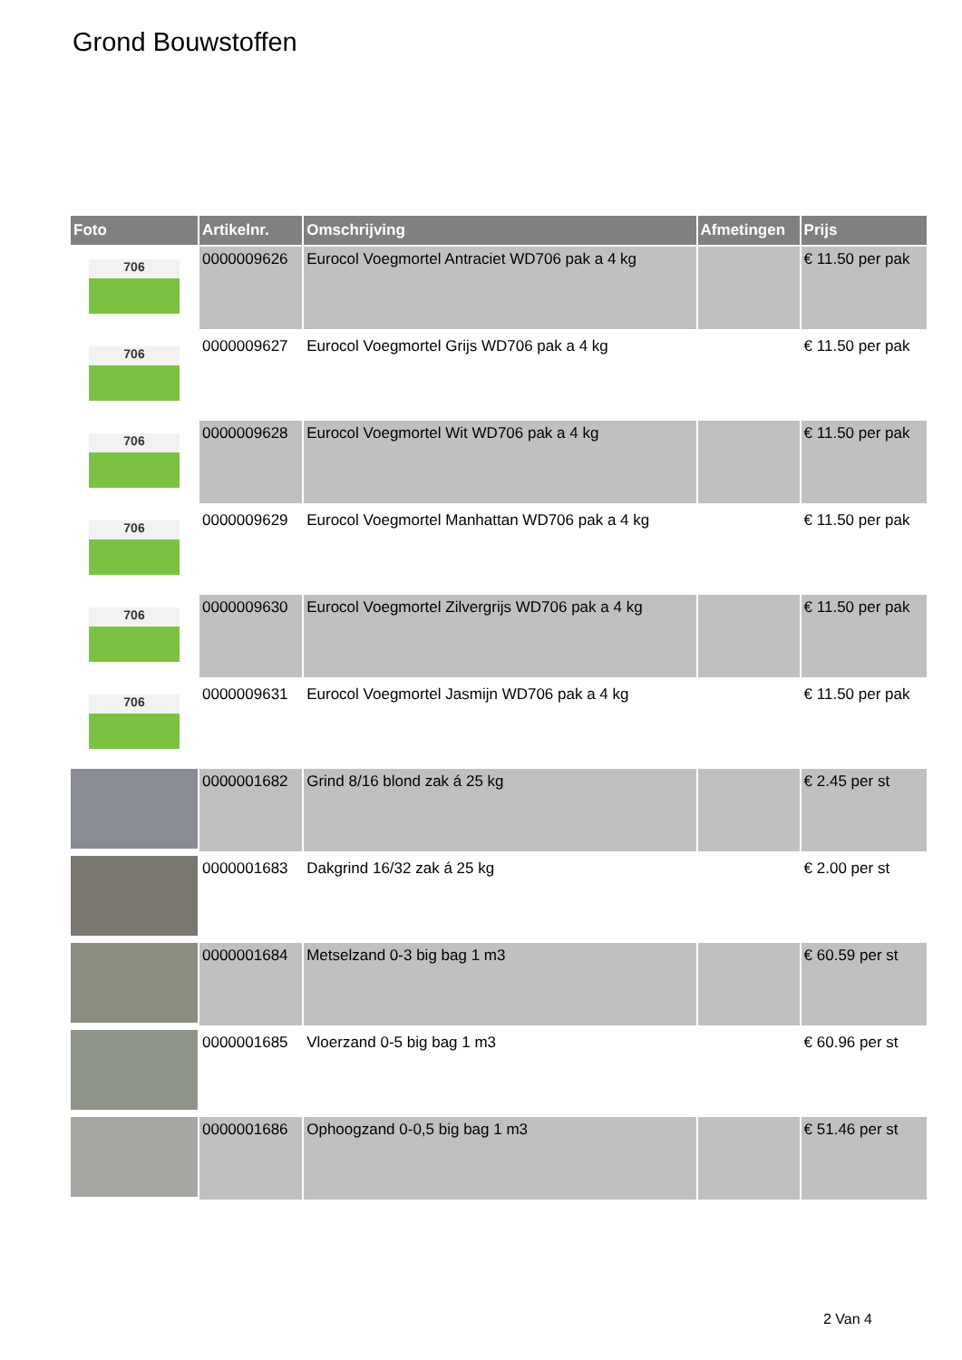Grond Bouwstoffen
| Foto | Artikelnr. | Omschrijving | Afmetingen | Prijs |
| --- | --- | --- | --- | --- |
| 706 | 0000009626 | Eurocol Voegmortel Antraciet WD706 pak a 4 kg | | € 11.50 per pak |
| 706 | 0000009627 | Eurocol Voegmortel Grijs WD706 pak a 4 kg | | € 11.50 per pak |
| 706 | 0000009628 | Eurocol Voegmortel Wit WD706 pak a 4 kg | | € 11.50 per pak |
| 706 | 0000009629 | Eurocol Voegmortel Manhattan WD706 pak a 4 kg | | € 11.50 per pak |
| 706 | 0000009630 | Eurocol Voegmortel Zilvergrijs WD706 pak a 4 kg | | € 11.50 per pak |
| 706 | 0000009631 | Eurocol Voegmortel Jasmijn WD706 pak a 4 kg | | € 11.50 per pak |
| | 0000001682 | Grind 8/16 blond zak á 25 kg | | € 2.45 per st |
| | 0000001683 | Dakgrind 16/32 zak á 25 kg | | € 2.00 per st |
| | 0000001684 | Metselzand 0-3 big bag 1 m3 | | € 60.59 per st |
| | 0000001685 | Vloerzand 0-5 big bag 1 m3 | | € 60.96 per st |
| | 0000001686 | Ophoogzand 0-0,5 big bag 1 m3 | | € 51.46 per st |
2 Van 4